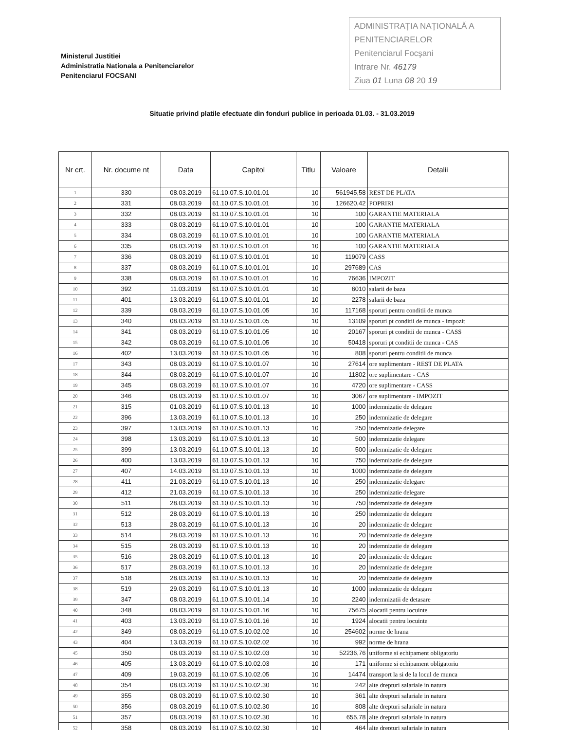Ministerul Justitiei
Administratia Nationala a Penitenciarelor
Penitenciarul FOCSANI
ADMINISTRAȚIA NAȚIONALĂ A PENITENCIARELOR
Penitenciarul Focşani
Intrare Nr. 46179
Ziua 01 Luna 08 20 19
Situatie privind platile efectuate din fonduri publice in perioada 01.03. - 31.03.2019
| Nr crt. | Nr. docume nt | Data | Capitol | Titlu | Valoare | Detalii |
| --- | --- | --- | --- | --- | --- | --- |
| 1 | 330 | 08.03.2019 | 61.10.07.S.10.01.01 | 10 | 561945,58 | REST DE PLATA |
| 2 | 331 | 08.03.2019 | 61.10.07.S.10.01.01 | 10 | 126620,42 | POPRIRI |
| 3 | 332 | 08.03.2019 | 61.10.07.S.10.01.01 | 10 | 100 | GARANTIE MATERIALA |
| 4 | 333 | 08.03.2019 | 61.10.07.S.10.01.01 | 10 | 100 | GARANTIE MATERIALA |
| 5 | 334 | 08.03.2019 | 61.10.07.S.10.01.01 | 10 | 100 | GARANTIE MATERIALA |
| 6 | 335 | 08.03.2019 | 61.10.07.S.10.01.01 | 10 | 100 | GARANTIE MATERIALA |
| 7 | 336 | 08.03.2019 | 61.10.07.S.10.01.01 | 10 | 119079 | CASS |
| 8 | 337 | 08.03.2019 | 61.10.07.S.10.01.01 | 10 | 297689 | CAS |
| 9 | 338 | 08.03.2019 | 61.10.07.S.10.01.01 | 10 | 76636 | IMPOZIT |
| 10 | 392 | 11.03.2019 | 61.10.07.S.10.01.01 | 10 | 6010 | salarii de baza |
| 11 | 401 | 13.03.2019 | 61.10.07.S.10.01.01 | 10 | 2278 | salarii de baza |
| 12 | 339 | 08.03.2019 | 61.10.07.S.10.01.05 | 10 | 117168 | sporuri pentru conditii de munca |
| 13 | 340 | 08.03.2019 | 61.10.07.S.10.01.05 | 10 | 13109 | sporuri pt conditii de munca - impozit |
| 14 | 341 | 08.03.2019 | 61.10.07.S.10.01.05 | 10 | 20167 | sporuri pt conditii de munca - CASS |
| 15 | 342 | 08.03.2019 | 61.10.07.S.10.01.05 | 10 | 50418 | sporuri pt conditii de munca - CAS |
| 16 | 402 | 13.03.2019 | 61.10.07.S.10.01.05 | 10 | 808 | sporuri pentru conditii de munca |
| 17 | 343 | 08.03.2019 | 61.10.07.S.10.01.07 | 10 | 27614 | ore suplimentare - REST DE PLATA |
| 18 | 344 | 08.03.2019 | 61.10.07.S.10.01.07 | 10 | 11802 | ore suplimentare - CAS |
| 19 | 345 | 08.03.2019 | 61.10.07.S.10.01.07 | 10 | 4720 | ore suplimentare - CASS |
| 20 | 346 | 08.03.2019 | 61.10.07.S.10.01.07 | 10 | 3067 | ore suplimentare - IMPOZIT |
| 21 | 315 | 01.03.2019 | 61.10.07.S.10.01.13 | 10 | 1000 | indemnizatie de delegare |
| 22 | 396 | 13.03.2019 | 61.10.07.S.10.01.13 | 10 | 250 | indemnizatie de delegare |
| 23 | 397 | 13.03.2019 | 61.10.07.S.10.01.13 | 10 | 250 | indemnizatie delegare |
| 24 | 398 | 13.03.2019 | 61.10.07.S.10.01.13 | 10 | 500 | indemnizatie delegare |
| 25 | 399 | 13.03.2019 | 61.10.07.S.10.01.13 | 10 | 500 | indemnizatie de delegare |
| 26 | 400 | 13.03.2019 | 61.10.07.S.10.01.13 | 10 | 750 | indemnizatie de delegare |
| 27 | 407 | 14.03.2019 | 61.10.07.S.10.01.13 | 10 | 1000 | indemnizatie de delegare |
| 28 | 411 | 21.03.2019 | 61.10.07.S.10.01.13 | 10 | 250 | indemnizatie delegare |
| 29 | 412 | 21.03.2019 | 61.10.07.S.10.01.13 | 10 | 250 | indemnizatie delegare |
| 30 | 511 | 28.03.2019 | 61.10.07.S.10.01.13 | 10 | 750 | indemnizatie de delegare |
| 31 | 512 | 28.03.2019 | 61.10.07.S.10.01.13 | 10 | 250 | indemnizatie de delegare |
| 32 | 513 | 28.03.2019 | 61.10.07.S.10.01.13 | 10 | 20 | indemnizatie de delegare |
| 33 | 514 | 28.03.2019 | 61.10.07.S.10.01.13 | 10 | 20 | indemnizatie de delegare |
| 34 | 515 | 28.03.2019 | 61.10.07.S.10.01.13 | 10 | 20 | indemnizatie de delegare |
| 35 | 516 | 28.03.2019 | 61.10.07.S.10.01.13 | 10 | 20 | indemnizatie de delegare |
| 36 | 517 | 28.03.2019 | 61.10.07.S.10.01.13 | 10 | 20 | indemnizatie de delegare |
| 37 | 518 | 28.03.2019 | 61.10.07.S.10.01.13 | 10 | 20 | indemnizatie de delegare |
| 38 | 519 | 29.03.2019 | 61.10.07.S.10.01.13 | 10 | 1000 | indemnizatie de delegare |
| 39 | 347 | 08.03.2019 | 61.10.07.S.10.01.14 | 10 | 2240 | indemnizatii de detasare |
| 40 | 348 | 08.03.2019 | 61.10.07.S.10.01.16 | 10 | 75675 | alocatii pentru locuinte |
| 41 | 403 | 13.03.2019 | 61.10.07.S.10.01.16 | 10 | 1924 | alocatii pentru locuinte |
| 42 | 349 | 08.03.2019 | 61.10.07.S.10.02.02 | 10 | 254602 | norme de hrana |
| 43 | 404 | 13.03.2019 | 61.10.07.S.10.02.02 | 10 | 992 | norme de hrana |
| 45 | 350 | 08.03.2019 | 61.10.07.S.10.02.03 | 10 | 52236,76 | uniforme si echipament obligatoriu |
| 46 | 405 | 13.03.2019 | 61.10.07.S.10.02.03 | 10 | 171 | uniforme si echipament obligatoriu |
| 47 | 409 | 19.03.2019 | 61.10.07.S.10.02.05 | 10 | 14474 | transport la si de la locul de munca |
| 48 | 354 | 08.03.2019 | 61.10.07.S.10.02.30 | 10 | 242 | alte drepturi salariale in natura |
| 49 | 355 | 08.03.2019 | 61.10.07.S.10.02.30 | 10 | 361 | alte drepturi salariale in natura |
| 50 | 356 | 08.03.2019 | 61.10.07.S.10.02.30 | 10 | 808 | alte drepturi salariale in natura |
| 51 | 357 | 08.03.2019 | 61.10.07.S.10.02.30 | 10 | 655,78 | alte drepturi salariale in natura |
| 52 | 358 | 08.03.2019 | 61.10.07.S.10.02.30 | 10 | 464 | alte drepturi salariale in natura |